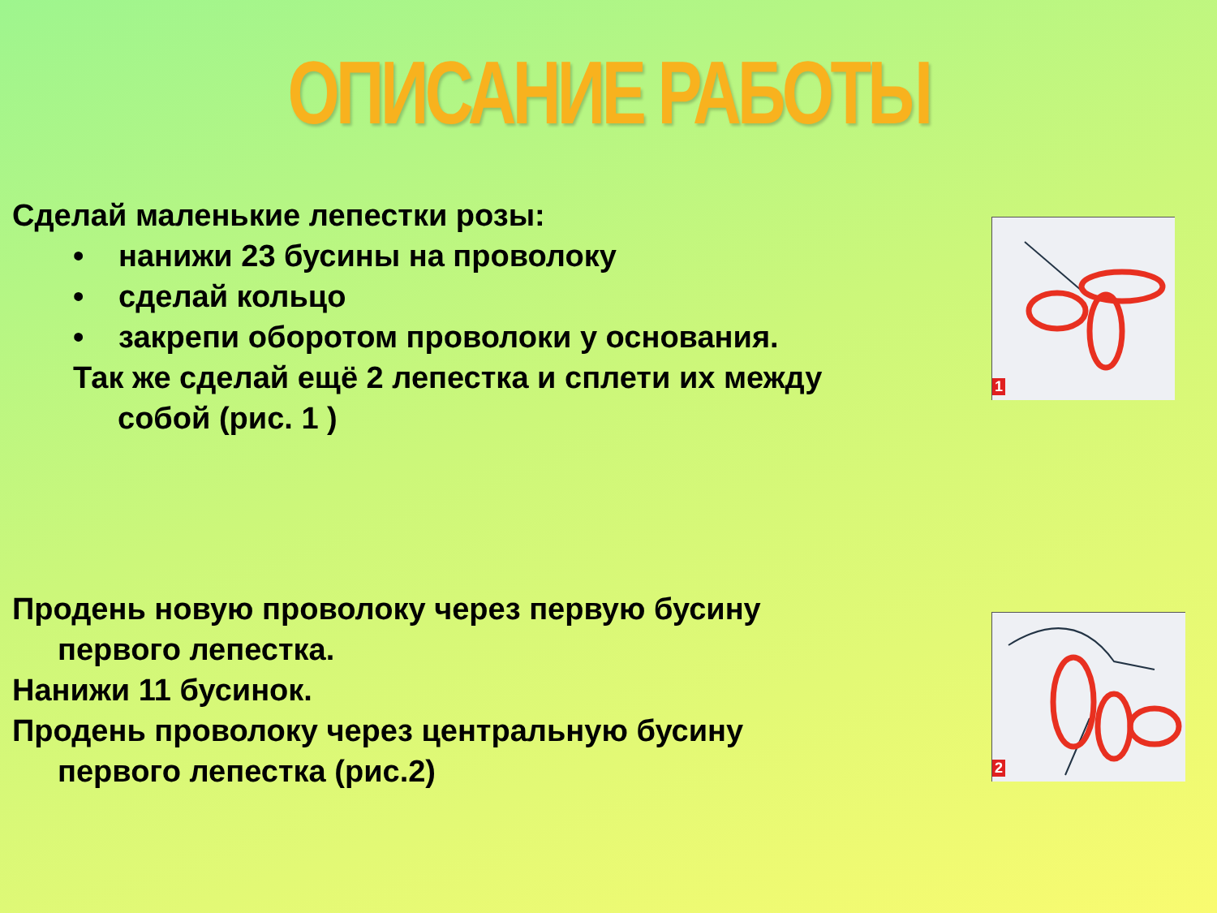ОПИСАНИЕ РАБОТЫ
Сделай маленькие лепестки розы:
• нанижи 23 бусины на проволоку
• сделай кольцо
• закрепи оборотом проволоки у основания.
Так же сделай ещё 2 лепестка и сплети их между
собой (рис. 1 )
1
Продень новую проволоку через первую бусину
первого лепестка.
Нанижи 11 бусинок.
Продень проволоку через центральную бусину
первого лепестка (рис.2)
2